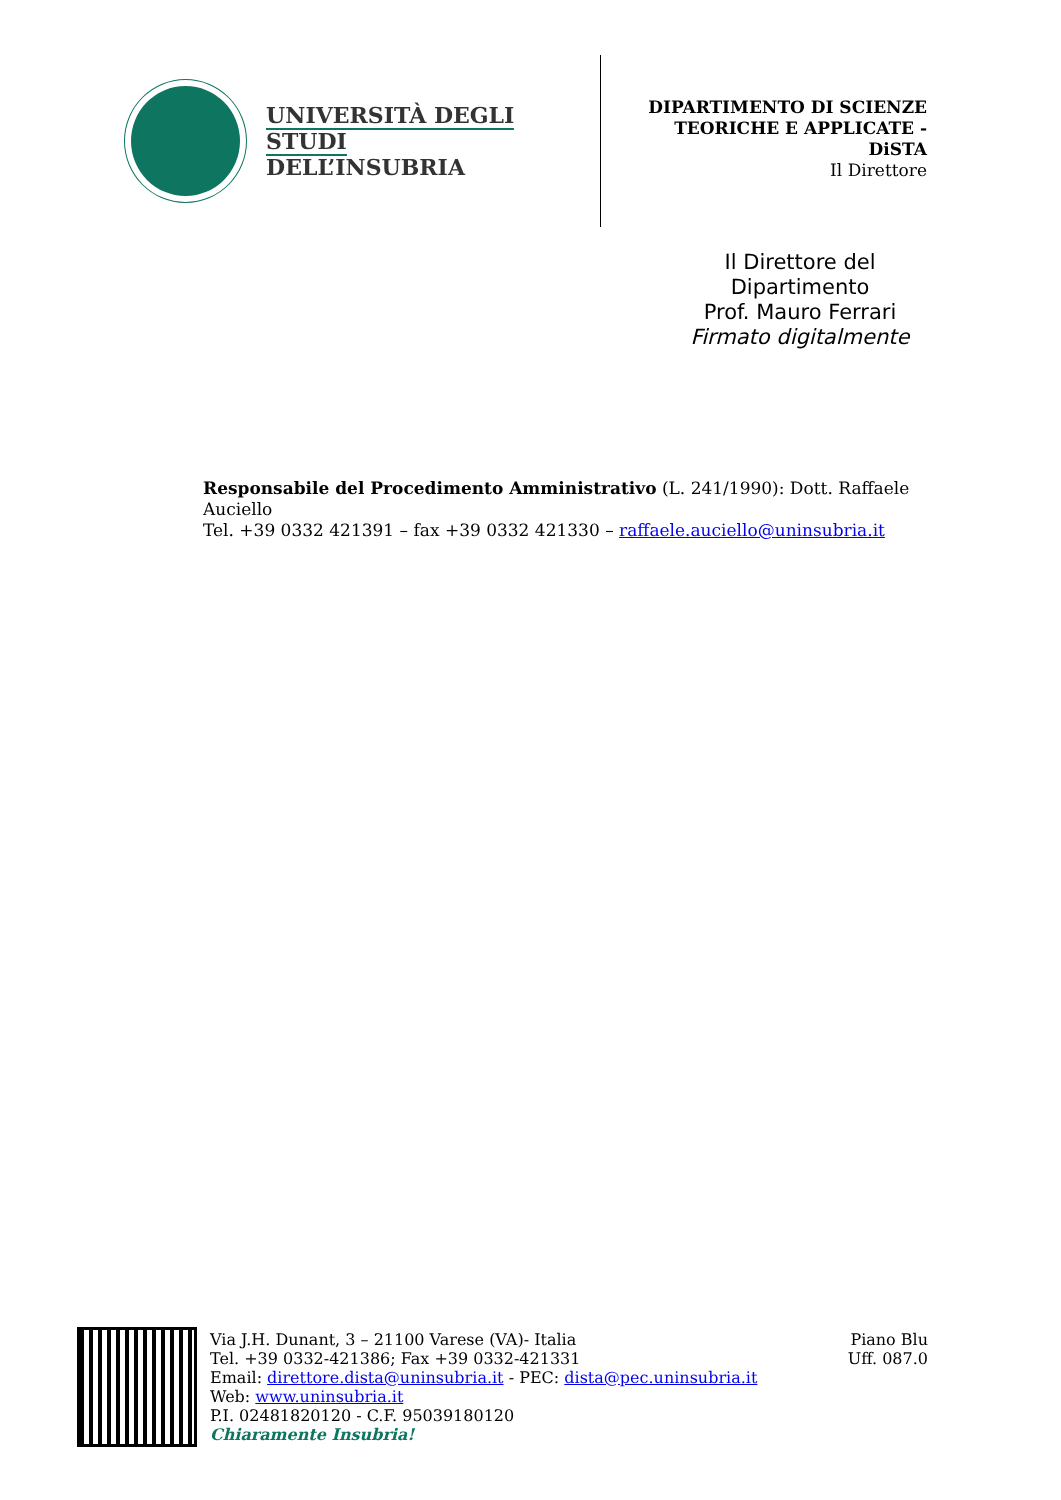UNIVERSITÀ DEGLI STUDI
DELL’INSUBRIA
DIPARTIMENTO DI SCIENZE
TEORICHE E APPLICATE -
DiSTA
Il Direttore
Il Direttore del
Dipartimento
Prof. Mauro Ferrari
Firmato digitalmente
Responsabile del Procedimento Amministrativo (L. 241/1990): Dott. Raffaele Auciello
Tel. +39 0332 421391 – fax +39 0332 421330 – raffaele.auciello@uninsubria.it
Via J.H. Dunant, 3 – 21100 Varese (VA)- Italia
Tel. +39 0332-421386; Fax +39 0332-421331
Email: direttore.dista@uninsubria.it - PEC: dista@pec.uninsubria.it
Web: www.uninsubria.it
P.I. 02481820120 - C.F. 95039180120
Chiaramente Insubria!
Piano Blu
Uff. 087.0